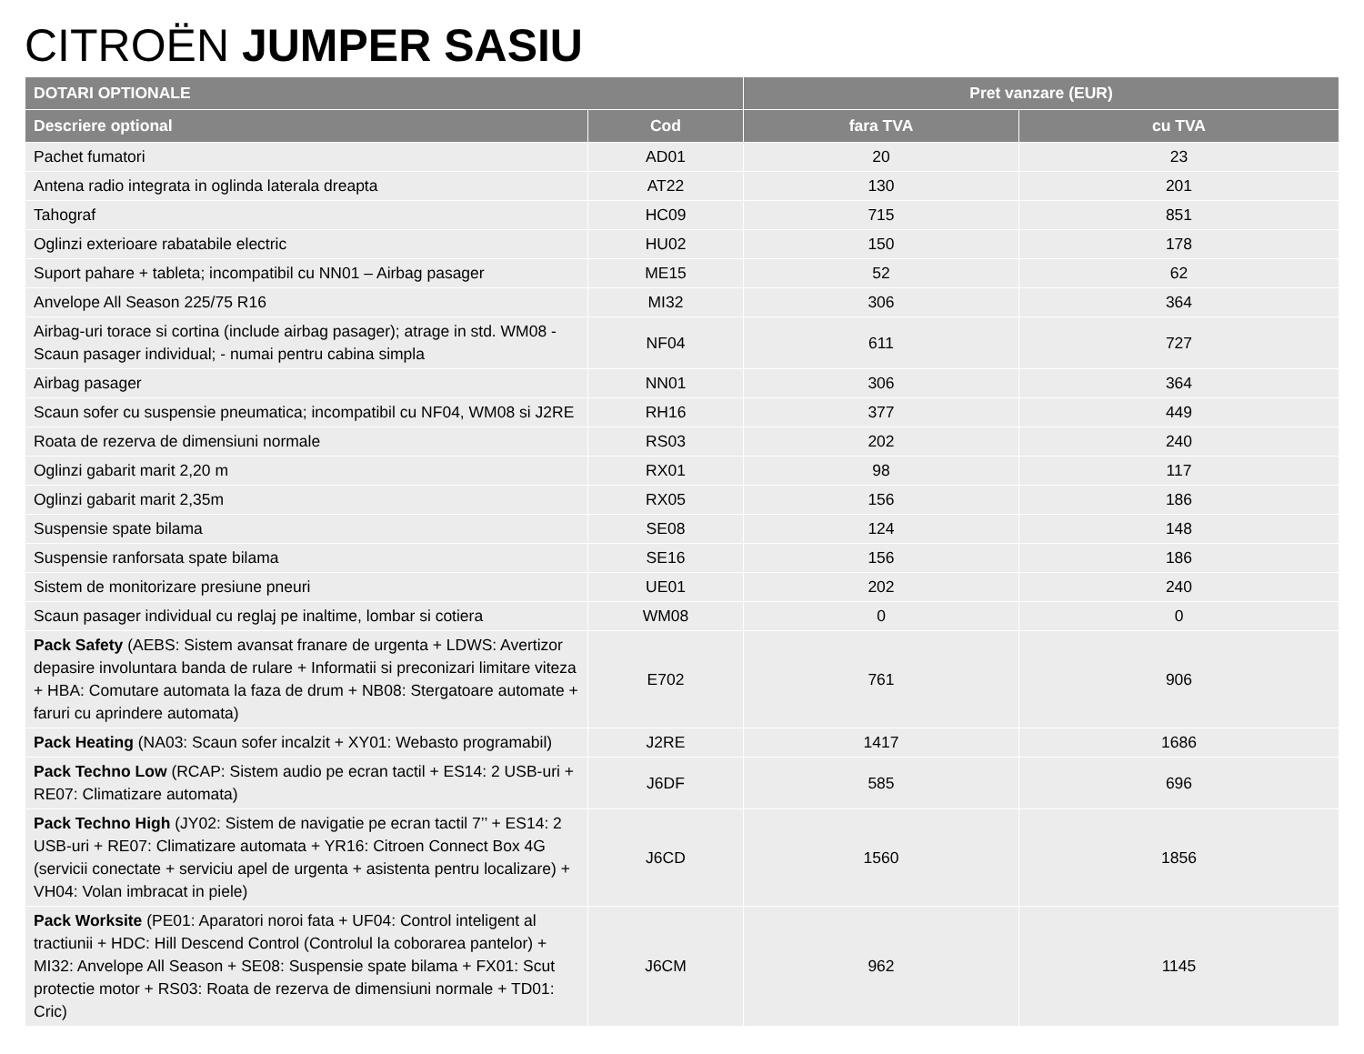CITROËN JUMPER SASIU
| DOTARI OPTIONALE | | Pret vanzare (EUR) | |
| --- | --- | --- | --- |
| Descriere optional | Cod | fara TVA | cu TVA |
| Pachet fumatori | AD01 | 20 | 23 |
| Antena radio integrata in oglinda laterala dreapta | AT22 | 130 | 201 |
| Tahograf | HC09 | 715 | 851 |
| Oglinzi exterioare rabatabile electric | HU02 | 150 | 178 |
| Suport pahare + tableta; incompatibil cu NN01 – Airbag pasager | ME15 | 52 | 62 |
| Anvelope All Season 225/75 R16 | MI32 | 306 | 364 |
| Airbag-uri torace si cortina (include airbag pasager); atrage in std. WM08 - Scaun pasager individual; - numai pentru cabina simpla | NF04 | 611 | 727 |
| Airbag pasager | NN01 | 306 | 364 |
| Scaun sofer cu suspensie pneumatica; incompatibil cu NF04, WM08 si J2RE | RH16 | 377 | 449 |
| Roata de rezerva de dimensiuni normale | RS03 | 202 | 240 |
| Oglinzi gabarit marit 2,20 m | RX01 | 98 | 117 |
| Oglinzi gabarit marit 2,35m | RX05 | 156 | 186 |
| Suspensie spate bilama | SE08 | 124 | 148 |
| Suspensie ranforsata spate bilama | SE16 | 156 | 186 |
| Sistem de monitorizare presiune pneuri | UE01 | 202 | 240 |
| Scaun pasager individual cu reglaj pe inaltime, lombar si cotiera | WM08 | 0 | 0 |
| Pack Safety (AEBS: Sistem avansat franare de urgenta + LDWS: Avertizor depasire involuntara banda de rulare + Informatii si preconizari limitare viteza + HBA: Comutare automata la faza de drum + NB08: Stergatoare automate + faruri cu aprindere automata) | E702 | 761 | 906 |
| Pack Heating (NA03: Scaun sofer incalzit + XY01: Webasto programabil) | J2RE | 1417 | 1686 |
| Pack Techno Low (RCAP: Sistem audio pe ecran tactil + ES14: 2 USB-uri + RE07: Climatizare automata) | J6DF | 585 | 696 |
| Pack Techno High (JY02: Sistem de navigatie pe ecran tactil 7’’ + ES14: 2 USB-uri + RE07: Climatizare automata + YR16: Citroen Connect Box 4G (servicii conectate + serviciu apel de urgenta + asistenta pentru localizare) + VH04: Volan imbracat in piele) | J6CD | 1560 | 1856 |
| Pack Worksite (PE01: Aparatori noroi fata + UF04: Control inteligent al tractiunii + HDC: Hill Descend Control (Controlul la coborarea pantelor) + MI32: Anvelope All Season + SE08: Suspensie spate bilama + FX01: Scut protectie motor + RS03: Roata de rezerva de dimensiuni normale + TD01: Cric) | J6CM | 962 | 1145 |